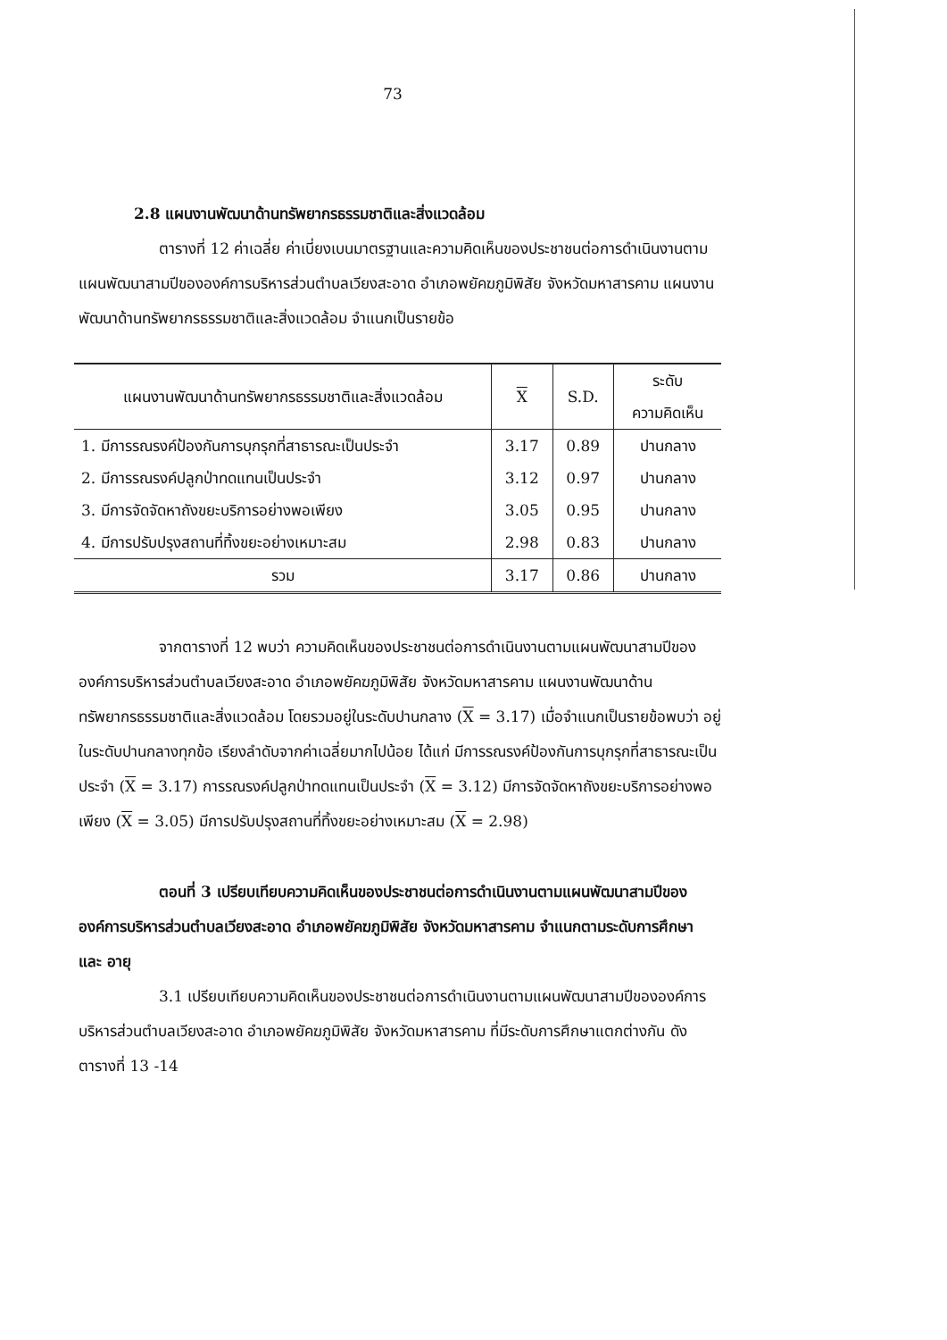73
2.8 แผนงานพัฒนาด้านทรัพยากรธรรมชาติและสิ่งแวดล้อม
ตารางที่ 12 ค่าเฉลี่ย ค่าเบี่ยงเบนมาตรฐานและความคิดเห็นของประชาชนต่อการดำเนินงานตามแผนพัฒนาสามปีขององค์การบริหารส่วนตำบลเวียงสะอาด อำเภอพยัคฆภูมิพิสัย จังหวัดมหาสารคาม แผนงานพัฒนาด้านทรัพยากรธรรมชาติและสิ่งแวดล้อม จำแนกเป็นรายข้อ
| แผนงานพัฒนาด้านทรัพยากรธรรมชาติและสิ่งแวดล้อม | X | S.D. | ระดับ ความคิดเห็น |
| --- | --- | --- | --- |
| 1. มีการรณรงค์ป้องกันการบุกรุกที่สาธารณะเป็นประจำ | 3.17 | 0.89 | ปานกลาง |
| 2. มีการรณรงค์ปลูกป่าทดแทนเป็นประจำ | 3.12 | 0.97 | ปานกลาง |
| 3. มีการจัดจัดหาถังขยะบริการอย่างพอเพียง | 3.05 | 0.95 | ปานกลาง |
| 4. มีการปรับปรุงสถานที่ทิ้งขยะอย่างเหมาะสม | 2.98 | 0.83 | ปานกลาง |
| รวม | 3.17 | 0.86 | ปานกลาง |
จากตารางที่ 12 พบว่า ความคิดเห็นของประชาชนต่อการดำเนินงานตามแผนพัฒนาสามปีขององค์การบริหารส่วนตำบลเวียงสะอาด อำเภอพยัคฆภูมิพิสัย จังหวัดมหาสารคาม แผนงานพัฒนาด้านทรัพยากรธรรมชาติและสิ่งแวดล้อม โดยรวมอยู่ในระดับปานกลาง (X = 3.17) เมื่อจำแนกเป็นรายข้อพบว่า อยู่ในระดับปานกลางทุกข้อ เรียงลำดับจากค่าเฉลี่ยมากไปน้อย ได้แก่ มีการรณรงค์ป้องกันการบุกรุกที่สาธารณะเป็นประจำ (X = 3.17) การรณรงค์ปลูกป่าทดแทนเป็นประจำ (X = 3.12) มีการจัดจัดหาถังขยะบริการอย่างพอเพียง (X = 3.05) มีการปรับปรุงสถานที่ทิ้งขยะอย่างเหมาะสม (X = 2.98)
ตอนที่ 3 เปรียบเทียบความคิดเห็นของประชาชนต่อการดำเนินงานตามแผนพัฒนาสามปีขององค์การบริหารส่วนตำบลเวียงสะอาด อำเภอพยัคฆภูมิพิสัย จังหวัดมหาสารคาม จำแนกตามระดับการศึกษา และ อายุ
3.1 เปรียบเทียบความคิดเห็นของประชาชนต่อการดำเนินงานตามแผนพัฒนาสามปีขององค์การบริหารส่วนตำบลเวียงสะอาด อำเภอพยัคฆภูมิพิสัย จังหวัดมหาสารคาม ที่มีระดับการศึกษาแตกต่างกัน ดังตารางที่ 13 -14